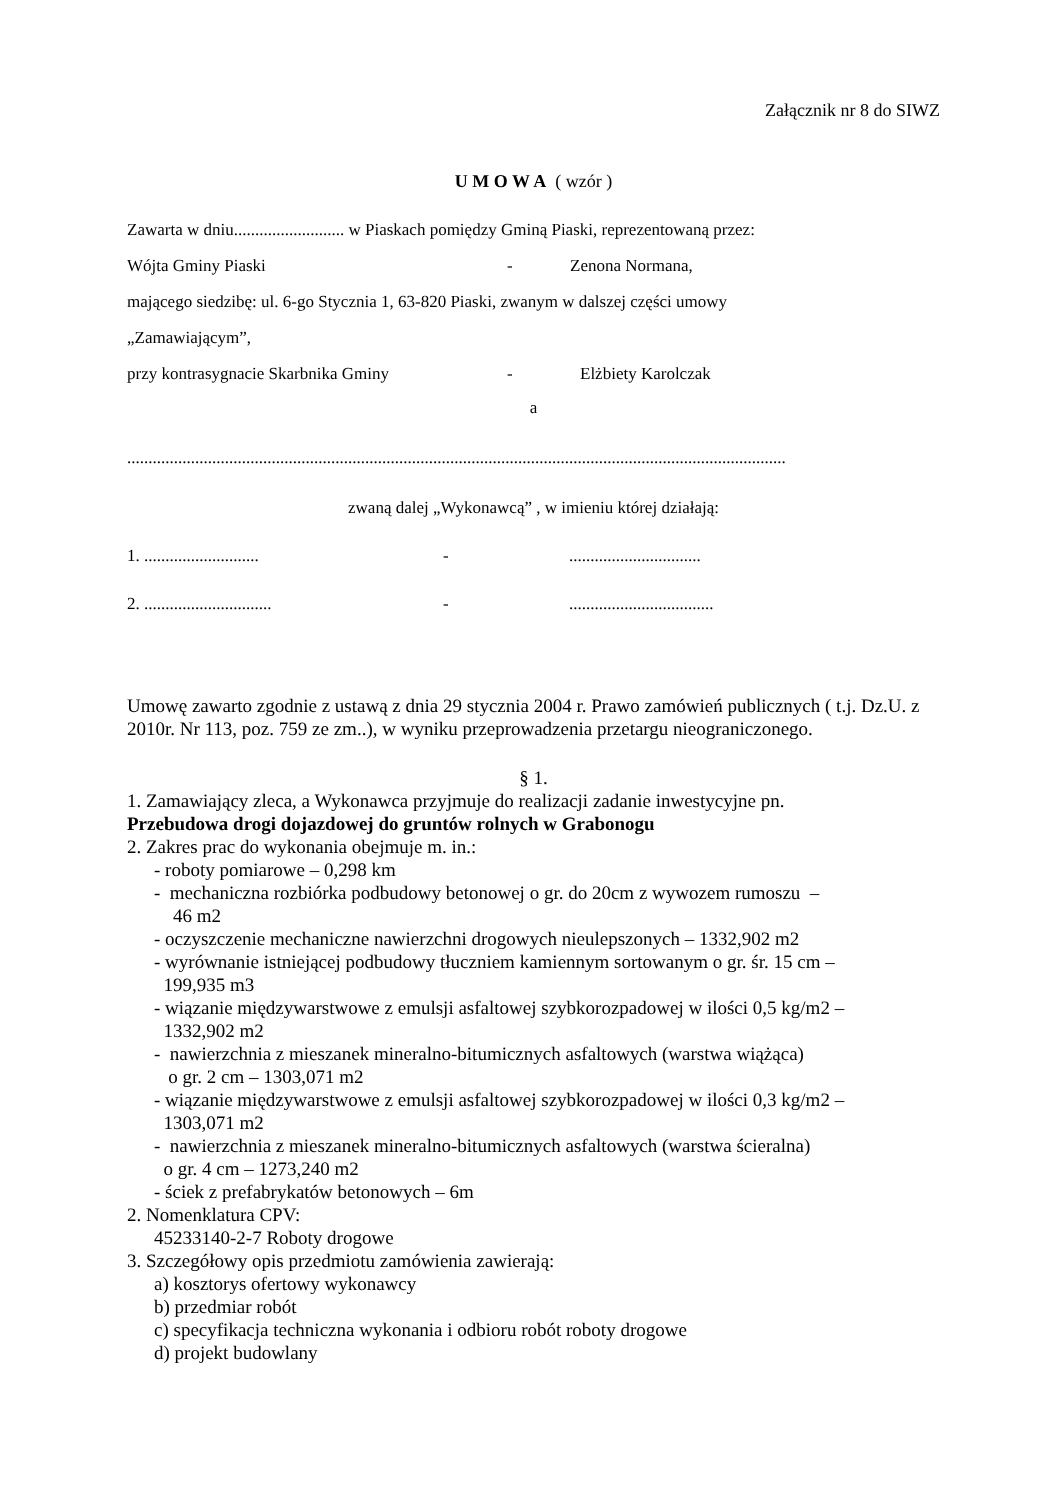Załącznik nr 8 do SIWZ
U M O W A ( wzór )
Zawarta w dniu.......................... w Piaskach pomiędzy Gminą Piaski, reprezentowaną przez:
Wójta Gminy Piaski - Zenona Normana,
mającego siedzibę: ul. 6-go Stycznia 1, 63-820 Piaski, zwanym w dalszej części umowy
„Zamawiającym”,
przy kontrasygnacie Skarbnika Gminy - Elżbiety Karolczak
a
...........................................................................................................................................................
zwaną dalej „Wykonawcą” , w imieniu której działają:
1. ........................... -...............................
2. .............................. -..................................
Umowę zawarto zgodnie z ustawą z dnia 29 stycznia 2004 r. Prawo zamówień publicznych ( t.j. Dz.U. z 2010r. Nr 113, poz. 759 ze zm..), w wyniku przeprowadzenia przetargu nieograniczonego.
§ 1.
1. Zamawiający zleca, a Wykonawca przyjmuje do realizacji zadanie inwestycyjne pn.
Przebudowa drogi dojazdowej do gruntów rolnych w Grabonogu
2. Zakres prac do wykonania obejmuje m. in.:
- roboty pomiarowe – 0,298 km
- mechaniczna rozbiórka podbudowy betonowej o gr. do 20cm z wywozem rumoszu –
46 m2
- oczyszczenie mechaniczne nawierzchni drogowych nieulepszonych – 1332,902 m2
- wyrównanie istniejącej podbudowy tłuczniem kamiennym sortowanym o gr. śr. 15 cm –
199,935 m3
- wiązanie międzywarstwowe z emulsji asfaltowej szybkorozpadowej w ilości 0,5 kg/m2 –
1332,902 m2
- nawierzchnia z mieszanek mineralno-bitumicznych asfaltowych (warstwa wiążąca)
o gr. 2 cm – 1303,071 m2
- wiązanie międzywarstwowe z emulsji asfaltowej szybkorozpadowej w ilości 0,3 kg/m2 –
1303,071 m2
- nawierzchnia z mieszanek mineralno-bitumicznych asfaltowych (warstwa ścieralna)
o gr. 4 cm – 1273,240 m2
- ściek z prefabrykatów betonowych – 6m
2. Nomenklatura CPV:
45233140-2-7 Roboty drogowe
3. Szczegółowy opis przedmiotu zamówienia zawierają:
a) kosztorys ofertowy wykonawcy
b) przedmiar robót
c) specyfikacja techniczna wykonania i odbioru robót roboty drogowe
d) projekt budowlany